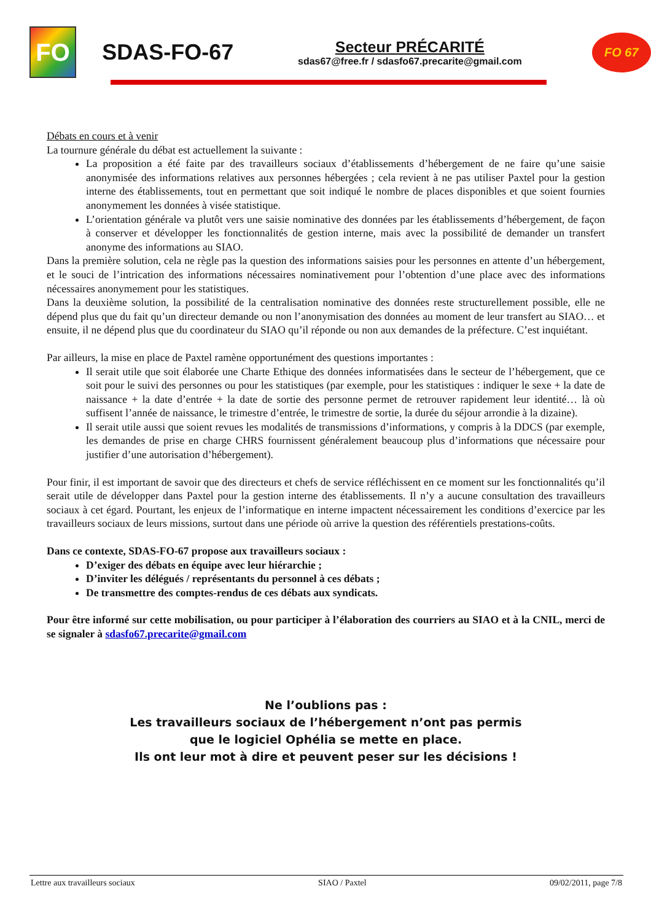FO
SDAS-FO-67
Secteur PRÉCARITÉ
sdas67@free.fr / sdasfo67.precarite@gmail.com
FO 67
Débats en cours et à venir
La tournure générale du débat est actuellement la suivante :
La proposition a été faite par des travailleurs sociaux d’établissements d’hébergement de ne faire qu’une saisie anonymisée des informations relatives aux personnes hébergées ; cela revient à ne pas utiliser Paxtel pour la gestion interne des établissements, tout en permettant que soit indiqué le nombre de places disponibles et que soient fournies anonymement les données à visée statistique.
L’orientation générale va plutôt vers une saisie nominative des données par les établissements d’hébergement, de façon à conserver et développer les fonctionnalités de gestion interne, mais avec la possibilité de demander un transfert anonyme des informations au SIAO.
Dans la première solution, cela ne règle pas la question des informations saisies pour les personnes en attente d’un hébergement, et le souci de l’intrication des informations nécessaires nominativement pour l’obtention d’une place avec des informations nécessaires anonymement pour les statistiques.
Dans la deuxième solution, la possibilité de la centralisation nominative des données reste structurellement possible, elle ne dépend plus que du fait qu’un directeur demande ou non l’anonymisation des données au moment de leur transfert au SIAO… et ensuite, il ne dépend plus que du coordinateur du SIAO qu’il réponde ou non aux demandes de la préfecture. C’est inquiétant.
Par ailleurs, la mise en place de Paxtel ramène opportunément des questions importantes :
Il serait utile que soit élaborée une Charte Ethique des données informatisées dans le secteur de l’hébergement, que ce soit pour le suivi des personnes ou pour les statistiques (par exemple, pour les statistiques : indiquer le sexe + la date de naissance + la date d’entrée + la date de sortie des personne permet de retrouver rapidement leur identité… là où suffisent l’année de naissance, le trimestre d’entrée, le trimestre de sortie, la durée du séjour arrondie à la dizaine).
Il serait utile aussi que soient revues les modalités de transmissions d’informations, y compris à la DDCS (par exemple, les demandes de prise en charge CHRS fournissent généralement beaucoup plus d’informations que nécessaire pour justifier d’une autorisation d’hébergement).
Pour finir, il est important de savoir que des directeurs et chefs de service réfléchissent en ce moment sur les fonctionnalités qu’il serait utile de développer dans Paxtel pour la gestion interne des établissements. Il n’y a aucune consultation des travailleurs sociaux à cet égard. Pourtant, les enjeux de l’informatique en interne impactent nécessairement les conditions d’exercice par les travailleurs sociaux de leurs missions, surtout dans une période où arrive la question des référentiels prestations-coûts.
Dans ce contexte, SDAS-FO-67 propose aux travailleurs sociaux :
D’exiger des débats en équipe avec leur hiérarchie ;
D’inviter les délégués / représentants du personnel à ces débats ;
De transmettre des comptes-rendus de ces débats aux syndicats.
Pour être informé sur cette mobilisation, ou pour participer à l’élaboration des courriers au SIAO et à la CNIL, merci de se signaler à sdasfo67.precarite@gmail.com
Ne l’oublions pas :
Les travailleurs sociaux de l’hébergement n’ont pas permis
que le logiciel Ophélia se mette en place.
Ils ont leur mot à dire et peuvent peser sur les décisions !
Lettre aux travailleurs sociaux SIAO / Paxtel 09/02/2011, page 7/8